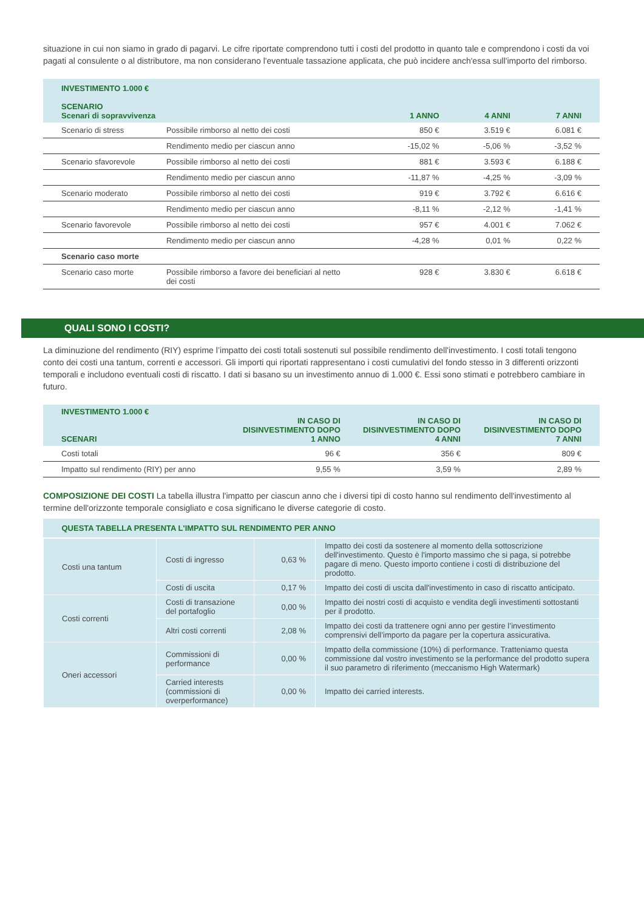situazione in cui non siamo in grado di pagarvi. Le cifre riportate comprendono tutti i costi del prodotto in quanto tale e comprendono i costi da voi pagati al consulente o al distributore, ma non considerano l'eventuale tassazione applicata, che può incidere anch'essa sull'importo del rimborso.
| INVESTIMENTO 1.000 € SCENARIO Scenari di sopravvivenza | | 1 ANNO | 4 ANNI | 7 ANNI |
| --- | --- | --- | --- | --- |
| Scenario di stress | Possibile rimborso al netto dei costi | 850 € | 3.519 € | 6.081 € |
| | Rendimento medio per ciascun anno | -15,02 % | -5,06 % | -3,52 % |
| Scenario sfavorevole | Possibile rimborso al netto dei costi | 881 € | 3.593 € | 6.188 € |
| | Rendimento medio per ciascun anno | -11,87 % | -4,25 % | -3,09 % |
| Scenario moderato | Possibile rimborso al netto dei costi | 919 € | 3.792 € | 6.616 € |
| | Rendimento medio per ciascun anno | -8,11 % | -2,12 % | -1,41 % |
| Scenario favorevole | Possibile rimborso al netto dei costi | 957 € | 4.001 € | 7.062 € |
| | Rendimento medio per ciascun anno | -4,28 % | 0,01 % | 0,22 % |
| Scenario caso morte | | | | |
| Scenario caso morte | Possibile rimborso a favore dei beneficiari al netto dei costi | 928 € | 3.830 € | 6.618 € |
QUALI SONO I COSTI?
La diminuzione del rendimento (RIY) esprime l’impatto dei costi totali sostenuti sul possibile rendimento dell'investimento. I costi totali tengono conto dei costi una tantum, correnti e accessori. Gli importi qui riportati rappresentano i costi cumulativi del fondo stesso in 3 differenti orizzonti temporali e includono eventuali costi di riscatto. I dati si basano su un investimento annuo di 1.000 €. Essi sono stimati e potrebbero cambiare in futuro.
| INVESTIMENTO 1.000 € SCENARI | IN CASO DI DISINVESTIMENTO DOPO 1 ANNO | IN CASO DI DISINVESTIMENTO DOPO 4 ANNI | IN CASO DI DISINVESTIMENTO DOPO 7 ANNI |
| --- | --- | --- | --- |
| Costi totali | 96 € | 356 € | 809 € |
| Impatto sul rendimento (RIY) per anno | 9,55 % | 3,59 % | 2,89 % |
COMPOSIZIONE DEI COSTI La tabella illustra l'impatto per ciascun anno che i diversi tipi di costo hanno sul rendimento dell'investimento al termine dell'orizzonte temporale consigliato e cosa significano le diverse categorie di costo.
| QUESTA TABELLA PRESENTA L'IMPATTO SUL RENDIMENTO PER ANNO | | | |
| --- | --- | --- | --- |
| Costi una tantum | Costi di ingresso | 0,63 % | Impatto dei costi da sostenere al momento della sottoscrizione dell'investimento. Questo è l'importo massimo che si paga, si potrebbe pagare di meno. Questo importo contiene i costi di distribuzione del prodotto. |
| | Costi di uscita | 0,17 % | Impatto dei costi di uscita dall'investimento in caso di riscatto anticipato. |
| Costi correnti | Costi di transazione del portafoglio | 0,00 % | Impatto dei nostri costi di acquisto e vendita degli investimenti sottostanti per il prodotto. |
| | Altri costi correnti | 2,08 % | Impatto dei costi da trattenere ogni anno per gestire l’investimento comprensivi dell’importo da pagare per la copertura assicurativa. |
| Oneri accessori | Commissioni di performance | 0,00 % | Impatto della commissione (10%) di performance. Tratteniamo questa commissione dal vostro investimento se la performance del prodotto supera il suo parametro di riferimento (meccanismo High Watermark) |
| | Carried interests (commissioni di overperformance) | 0,00 % | Impatto dei carried interests. |